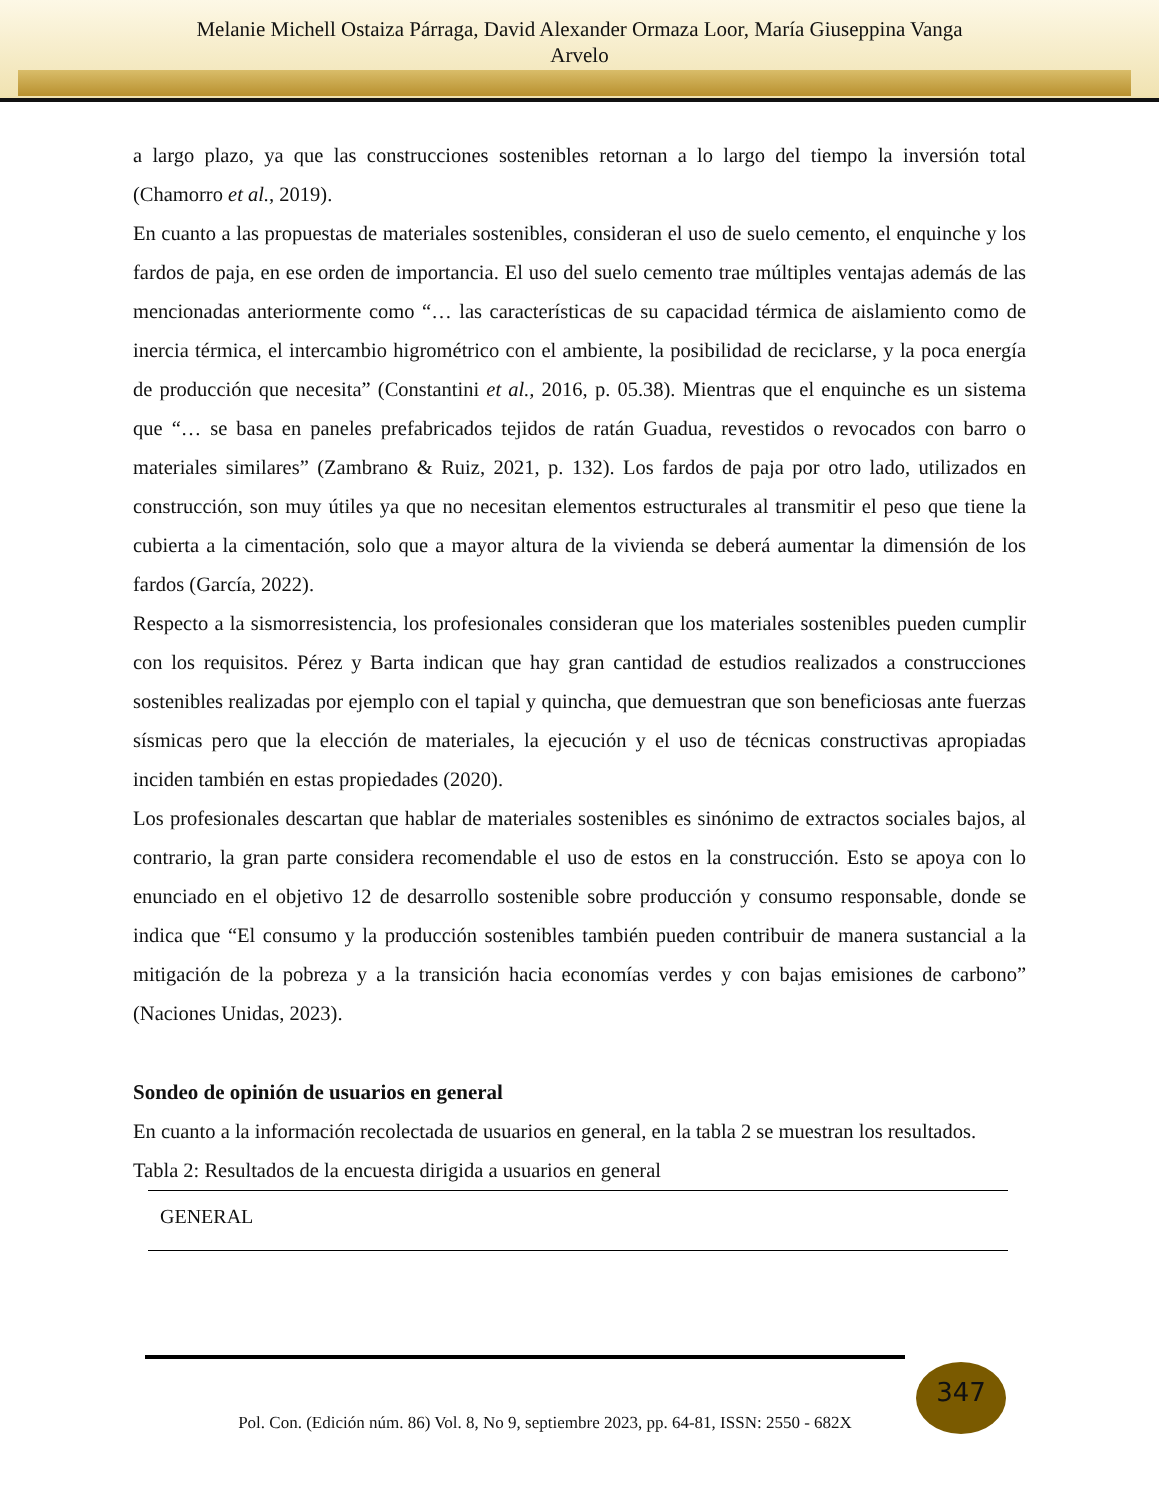Melanie Michell Ostaiza Párraga, David Alexander Ormaza Loor, María Giuseppina Vanga
Arvelo
a largo plazo, ya que las construcciones sostenibles retornan a lo largo del tiempo la inversión total (Chamorro et al., 2019).
En cuanto a las propuestas de materiales sostenibles, consideran el uso de suelo cemento, el enquinche y los fardos de paja, en ese orden de importancia. El uso del suelo cemento trae múltiples ventajas además de las mencionadas anteriormente como “… las características de su capacidad térmica de aislamiento como de inercia térmica, el intercambio higrométrico con el ambiente, la posibilidad de reciclarse, y la poca energía de producción que necesita” (Constantini et al., 2016, p. 05.38). Mientras que el enquinche es un sistema que “… se basa en paneles prefabricados tejidos de ratán Guadua, revestidos o revocados con barro o materiales similares” (Zambrano & Ruiz, 2021, p. 132). Los fardos de paja por otro lado, utilizados en construcción, son muy útiles ya que no necesitan elementos estructurales al transmitir el peso que tiene la cubierta a la cimentación, solo que a mayor altura de la vivienda se deberá aumentar la dimensión de los fardos (García, 2022).
Respecto a la sismorresistencia, los profesionales consideran que los materiales sostenibles pueden cumplir con los requisitos. Pérez y Barta indican que hay gran cantidad de estudios realizados a construcciones sostenibles realizadas por ejemplo con el tapial y quincha, que demuestran que son beneficiosas ante fuerzas sísmicas pero que la elección de materiales, la ejecución y el uso de técnicas constructivas apropiadas inciden también en estas propiedades (2020).
Los profesionales descartan que hablar de materiales sostenibles es sinónimo de extractos sociales bajos, al contrario, la gran parte considera recomendable el uso de estos en la construcción. Esto se apoya con lo enunciado en el objetivo 12 de desarrollo sostenible sobre producción y consumo responsable, donde se indica que “El consumo y la producción sostenibles también pueden contribuir de manera sustancial a la mitigación de la pobreza y a la transición hacia economías verdes y con bajas emisiones de carbono” (Naciones Unidas, 2023).
Sondeo de opinión de usuarios en general
En cuanto a la información recolectada de usuarios en general, en la tabla 2 se muestran los resultados.
Tabla 2: Resultados de la encuesta dirigida a usuarios en general
| GENERAL |
347
Pol. Con. (Edición núm. 86) Vol. 8, No 9, septiembre 2023, pp. 64-81, ISSN: 2550 - 682X